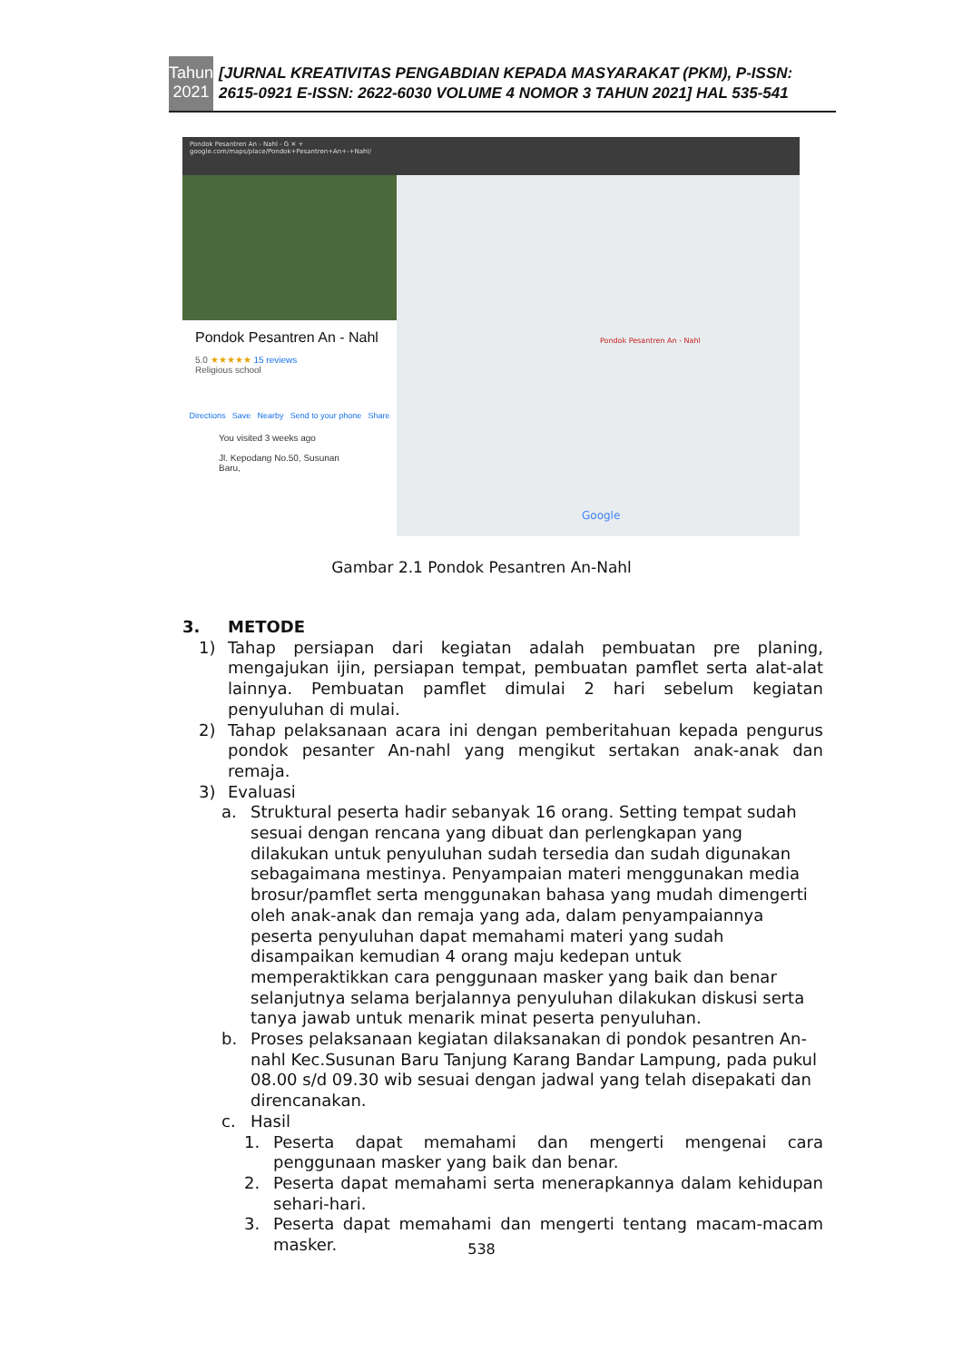Tahun 2021
[JURNAL KREATIVITAS PENGABDIAN KEPADA MASYARAKAT (PKM), P-ISSN: 2615-0921 E-ISSN: 2622-6030 VOLUME 4 NOMOR 3 TAHUN 2021] HAL 535-541
Pondok Pesantren An - Nahl - G ✕ +
google.com/maps/place/Pondok+Pesantren+An+-+Nahl/
Pondok Pesantren An - Nahl
5.0 ★★★★★ 15 reviews
Religious school
Directions Save Nearby Send to your phone Share
You visited 3 weeks ago
Jl. Kepodang No.50, Susunan Baru,
Pondok Pesantren An - Nahl
Google
Gambar 2.1 Pondok Pesantren An-Nahl
3. METODE
1) Tahap persiapan dari kegiatan adalah pembuatan pre planing, mengajukan ijin, persiapan tempat, pembuatan pamflet serta alat-alat lainnya. Pembuatan pamflet dimulai 2 hari sebelum kegiatan penyuluhan di mulai.
2) Tahap pelaksanaan acara ini dengan pemberitahuan kepada pengurus pondok pesanter An-nahl yang mengikut sertakan anak-anak dan remaja.
3) Evaluasi
a. Struktural peserta hadir sebanyak 16 orang. Setting tempat sudah sesuai dengan rencana yang dibuat dan perlengkapan yang dilakukan untuk penyuluhan sudah tersedia dan sudah digunakan sebagaimana mestinya. Penyampaian materi menggunakan media brosur/pamflet serta menggunakan bahasa yang mudah dimengerti oleh anak-anak dan remaja yang ada, dalam penyampaiannya peserta penyuluhan dapat memahami materi yang sudah disampaikan kemudian 4 orang maju kedepan untuk memperaktikkan cara penggunaan masker yang baik dan benar selanjutnya selama berjalannya penyuluhan dilakukan diskusi serta tanya jawab untuk menarik minat peserta penyuluhan.
b. Proses pelaksanaan kegiatan dilaksanakan di pondok pesantren An-nahl Kec.Susunan Baru Tanjung Karang Bandar Lampung, pada pukul 08.00 s/d 09.30 wib sesuai dengan jadwal yang telah disepakati dan direncanakan.
c. Hasil
1. Peserta dapat memahami dan mengerti mengenai cara penggunaan masker yang baik dan benar.
2. Peserta dapat memahami serta menerapkannya dalam kehidupan sehari-hari.
3. Peserta dapat memahami dan mengerti tentang macam-macam masker.
538